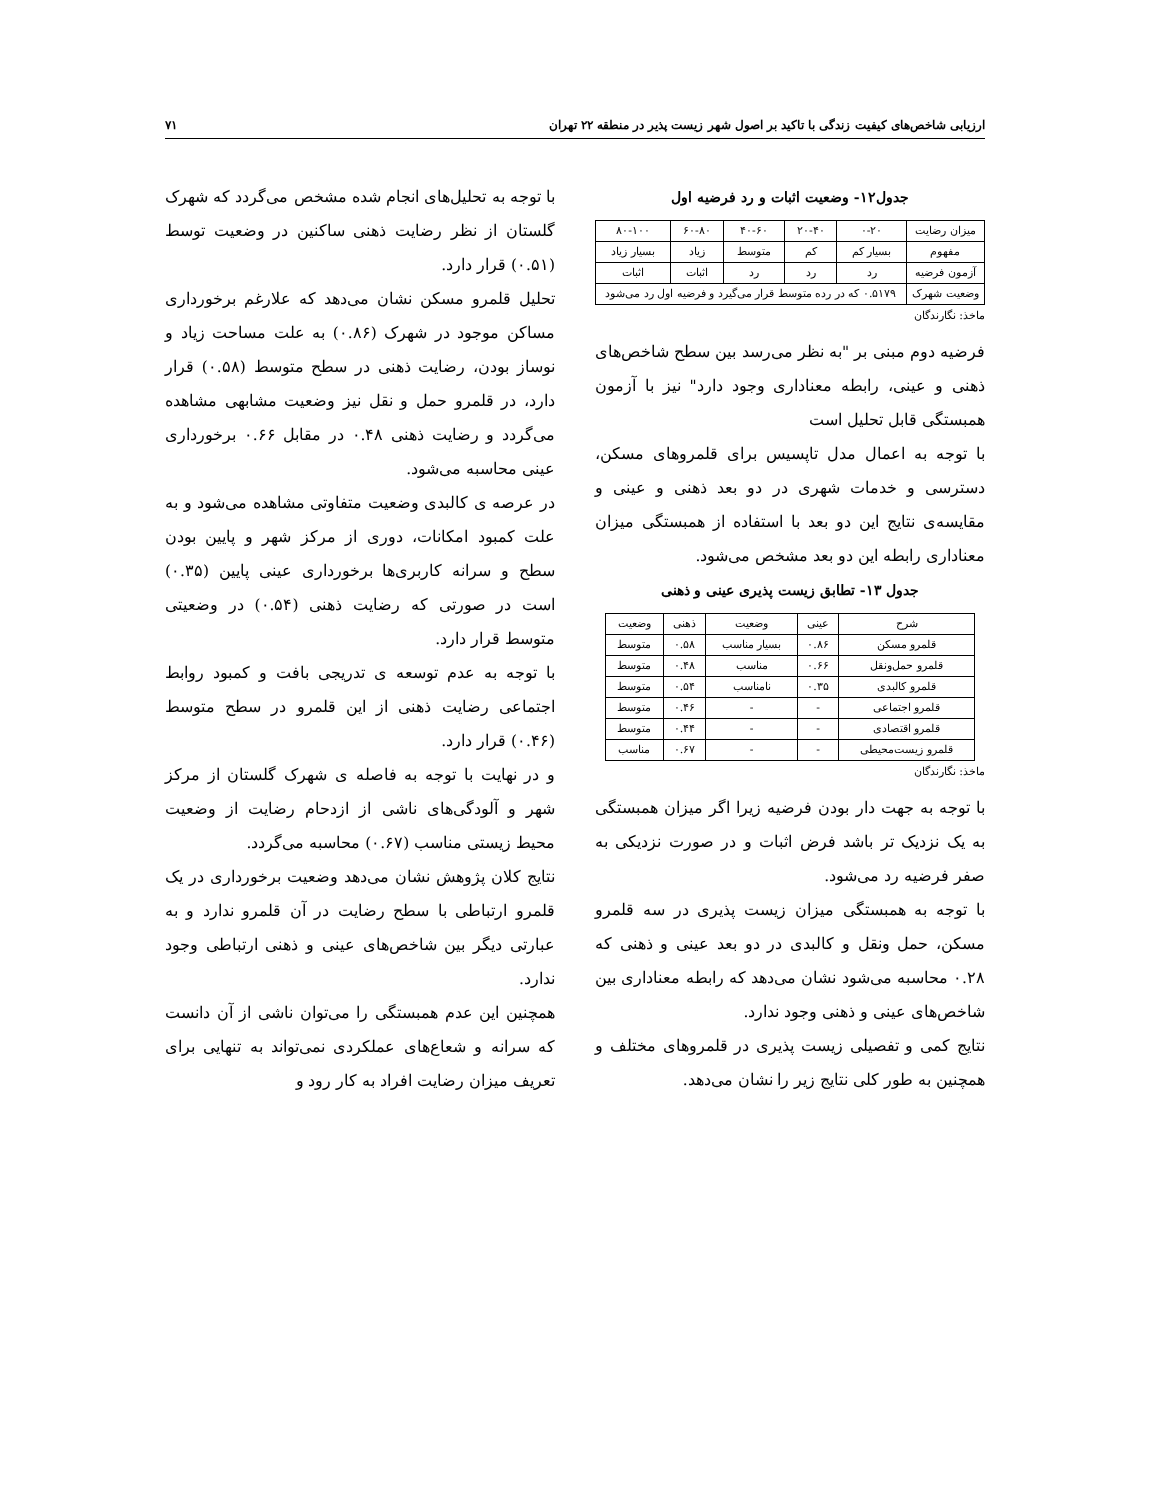ارزیابی شاخص‌های کیفیت زندگی با تاکید بر اصول شهر زیست پذیر در منطقه ۲۲ تهران ۷۱
جدول۱۲- وضعیت اثبات و رد فرضیه اول
| میزان رضایت | ۰-۲۰ | ۲۰-۴۰ | ۴۰-۶۰ | ۶۰-۸۰ | ۸۰-۱۰۰ |
| --- | --- | --- | --- | --- | --- |
| مفهوم | بسیار کم | کم | متوسط | زیاد | بسیار زیاد |
| آزمون فرضیه | رد | رد | رد | اثبات | اثبات |
| وضعیت شهرک | ۰.۵۱۷۹ که در رده متوسط قرار می‌گیرد و فرضیه اول رد می‌شود | | | | |
ماخذ: نگارندگان
فرضیه دوم مبنی بر "به نظر می‌رسد بین سطح شاخص‌های ذهنی و عینی، رابطه معناداری وجود دارد" نیز با آزمون همبستگی قابل تحلیل است
با توجه به اعمال مدل تاپسیس برای قلمروهای مسکن، دسترسی و خدمات شهری در دو بعد ذهنی و عینی و مقایسه‌ی نتایج این دو بعد با استفاده از همبستگی میزان معناداری رابطه این دو بعد مشخص می‌شود.
جدول ۱۳- تطابق زیست پذیری عینی و ذهنی
| شرح | عینی | وضعیت | ذهنی | وضعیت |
| --- | --- | --- | --- | --- |
| قلمرو مسکن | ۰.۸۶ | بسیار مناسب | ۰.۵۸ | متوسط |
| قلمرو حمل‌ونقل | ۰.۶۶ | مناسب | ۰.۴۸ | متوسط |
| قلمرو کالبدی | ۰.۳۵ | نامناسب | ۰.۵۴ | متوسط |
| قلمرو اجتماعی | - | - | ۰.۴۶ | متوسط |
| قلمرو اقتصادی | - | - | ۰.۴۴ | متوسط |
| قلمرو زیست‌محیطی | - | - | ۰.۶۷ | مناسب |
ماخذ: نگارندگان
با توجه به جهت دار بودن فرضیه زیرا اگر میزان همبستگی به یک نزدیک تر باشد فرض اثبات و در صورت نزدیکی به صفر فرضیه رد می‌شود.
با توجه به همبستگی میزان زیست پذیری در سه قلمرو مسکن، حمل ونقل و کالبدی در دو بعد عینی و ذهنی که ۰.۲۸ محاسبه می‌شود نشان می‌دهد که رابطه معناداری بین شاخص‌های عینی و ذهنی وجود ندارد.
نتایج کمی و تفصیلی زیست پذیری در قلمروهای مختلف و همچنین به طور کلی نتایج زیر را نشان می‌دهد.
با توجه به تحلیل‌های انجام شده مشخص می‌گردد که شهرک گلستان از نظر رضایت ذهنی ساکنین در وضعیت توسط (۰.۵۱) قرار دارد.
تحلیل قلمرو مسکن نشان می‌دهد که علارغم برخورداری مساکن موجود در شهرک (۰.۸۶) به علت مساحت زیاد و نوساز بودن، رضایت ذهنی در سطح متوسط (۰.۵۸) قرار دارد، در قلمرو حمل و نقل نیز وضعیت مشابهی مشاهده می‌گردد و رضایت ذهنی ۰.۴۸ در مقابل ۰.۶۶ برخورداری عینی محاسبه می‌شود.
در عرصه ی کالبدی وضعیت متفاوتی مشاهده می‌شود و به علت کمبود امکانات، دوری از مرکز شهر و پایین بودن سطح و سرانه کاربری‌ها برخورداری عینی پایین (۰.۳۵) است در صورتی که رضایت ذهنی (۰.۵۴) در وضعیتی متوسط قرار دارد.
با توجه به عدم توسعه ی تدریجی بافت و کمبود روابط اجتماعی رضایت ذهنی از این قلمرو در سطح متوسط (۰.۴۶) قرار دارد.
و در نهایت با توجه به فاصله ی شهرک گلستان از مرکز شهر و آلودگی‌های ناشی از ازدحام رضایت از وضعیت محیط زیستی مناسب (۰.۶۷) محاسبه می‌گردد.
نتایج کلان پژوهش نشان می‌دهد وضعیت برخورداری در یک قلمرو ارتباطی با سطح رضایت در آن قلمرو ندارد و به عبارتی دیگر بین شاخص‌های عینی و ذهنی ارتباطی وجود ندارد.
همچنین این عدم همبستگی را می‌توان ناشی از آن دانست که سرانه و شعاع‌های عملکردی نمی‌تواند به تنهایی برای تعریف میزان رضایت افراد به کار رود و